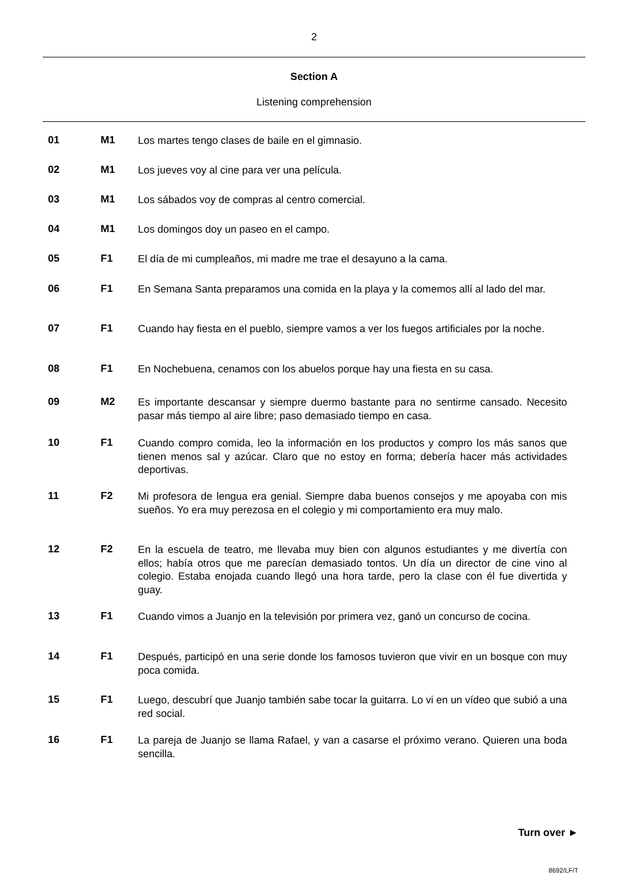2
Section A
Listening comprehension
01 M1
Los martes tengo clases de baile en el gimnasio.
02 M1
Los jueves voy al cine para ver una película.
03 M1
Los sábados voy de compras al centro comercial.
04 M1
Los domingos doy un paseo en el campo.
05 F1
El día de mi cumpleaños, mi madre me trae el desayuno a la cama.
06 F1
En Semana Santa preparamos una comida en la playa y la comemos allí al lado del mar.
07 F1
Cuando hay fiesta en el pueblo, siempre vamos a ver los fuegos artificiales por la noche.
08 F1
En Nochebuena, cenamos con los abuelos porque hay una fiesta en su casa.
09 M2
Es importante descansar y siempre duermo bastante para no sentirme cansado. Necesito pasar más tiempo al aire libre; paso demasiado tiempo en casa.
10 F1
Cuando compro comida, leo la información en los productos y compro los más sanos que tienen menos sal y azúcar. Claro que no estoy en forma; debería hacer más actividades deportivas.
11 F2
Mi profesora de lengua era genial. Siempre daba buenos consejos y me apoyaba con mis sueños. Yo era muy perezosa en el colegio y mi comportamiento era muy malo.
12 F2
En la escuela de teatro, me llevaba muy bien con algunos estudiantes y me divertía con ellos; había otros que me parecían demasiado tontos. Un día un director de cine vino al colegio. Estaba enojada cuando llegó una hora tarde, pero la clase con él fue divertida y guay.
13 F1
Cuando vimos a Juanjo en la televisión por primera vez, ganó un concurso de cocina.
14 F1
Después, participó en una serie donde los famosos tuvieron que vivir en un bosque con muy poca comida.
15 F1
Luego, descubrí que Juanjo también sabe tocar la guitarra. Lo vi en un vídeo que subió a una red social.
16 F1
La pareja de Juanjo se llama Rafael, y van a casarse el próximo verano. Quieren una boda sencilla.
Turn over ►
8692/LF/T